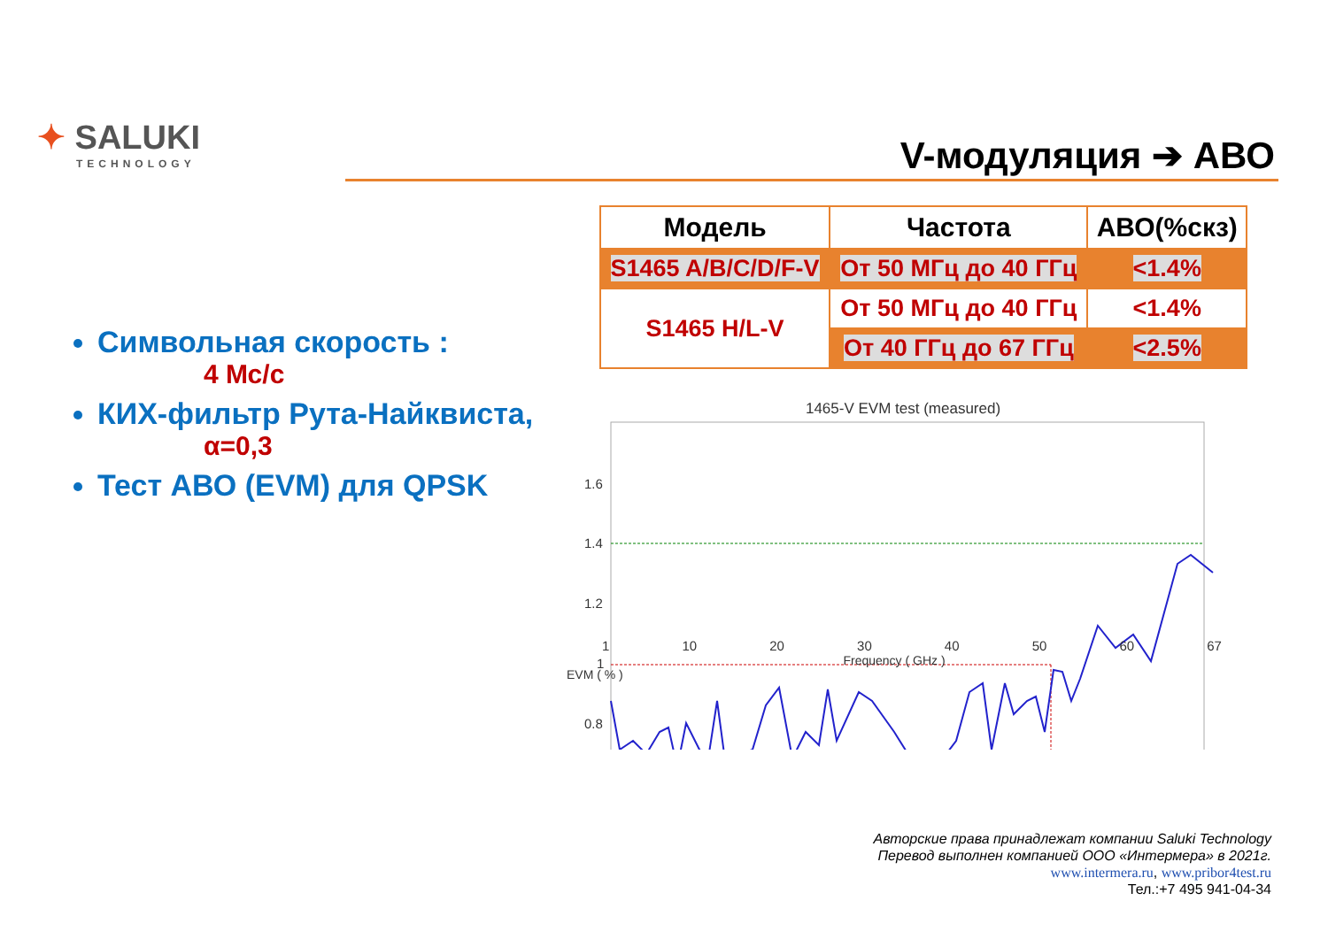✦ SALUKI
TECHNOLOGY
V-модуляция ➔ АВО
Символьная скорость :
4 Мс/с
КИХ-фильтр Рута-Найквиста,
α=0,3
Тест АВО (EVM) для QPSK
| Модель | Частота | АВО(%скз) |
| --- | --- | --- |
| S1465 A/B/C/D/F-V | От 50 МГц до 40 ГГц | <1.4% |
| S1465 H/L-V | От 50 МГц до 40 ГГц | <1.4% |
| | От 40 ГГц до 67 ГГц | <2.5% |
1465-V EVM test (measured)
1.6
1.4
1.2
1
0.8
1 10 20 30 40 50 60 67
Frequency ( GHz )
EVM ( % )
Авторские права принадлежат компании Saluki Technology
Перевод выполнен компанией ООО «Интермера» в 2021г.
www.intermera.ru, www.pribor4test.ru
Тел.:+7 495 941-04-34